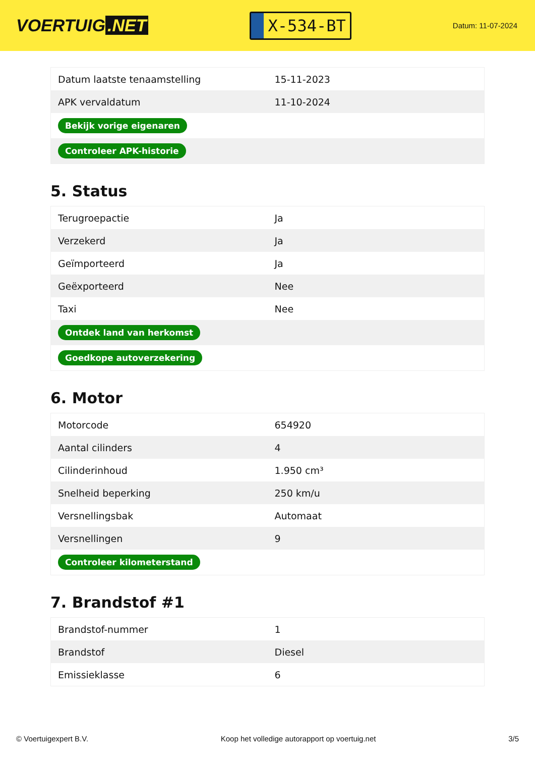VOERTUIG.NET
X-534-BT
Datum: 11-07-2024
| Datum laatste tenaamstelling | 15-11-2023 |
| APK vervaldatum | 11-10-2024 |
| Bekijk vorige eigenaren | |
| Controleer APK-historie | |
5. Status
| Terugroepactie | Ja |
| Verzekerd | Ja |
| Geïmporteerd | Ja |
| Geëxporteerd | Nee |
| Taxi | Nee |
| Ontdek land van herkomst | |
| Goedkope autoverzekering | |
6. Motor
| Motorcode | 654920 |
| Aantal cilinders | 4 |
| Cilinderinhoud | 1.950 cm³ |
| Snelheid beperking | 250 km/u |
| Versnellingsbak | Automaat |
| Versnellingen | 9 |
| Controleer kilometerstand | |
7. Brandstof #1
| Brandstof-nummer | 1 |
| Brandstof | Diesel |
| Emissieklasse | 6 |
© Voertuigexpert B.V. Koop het volledige autorapport op voertuig.net 3/5